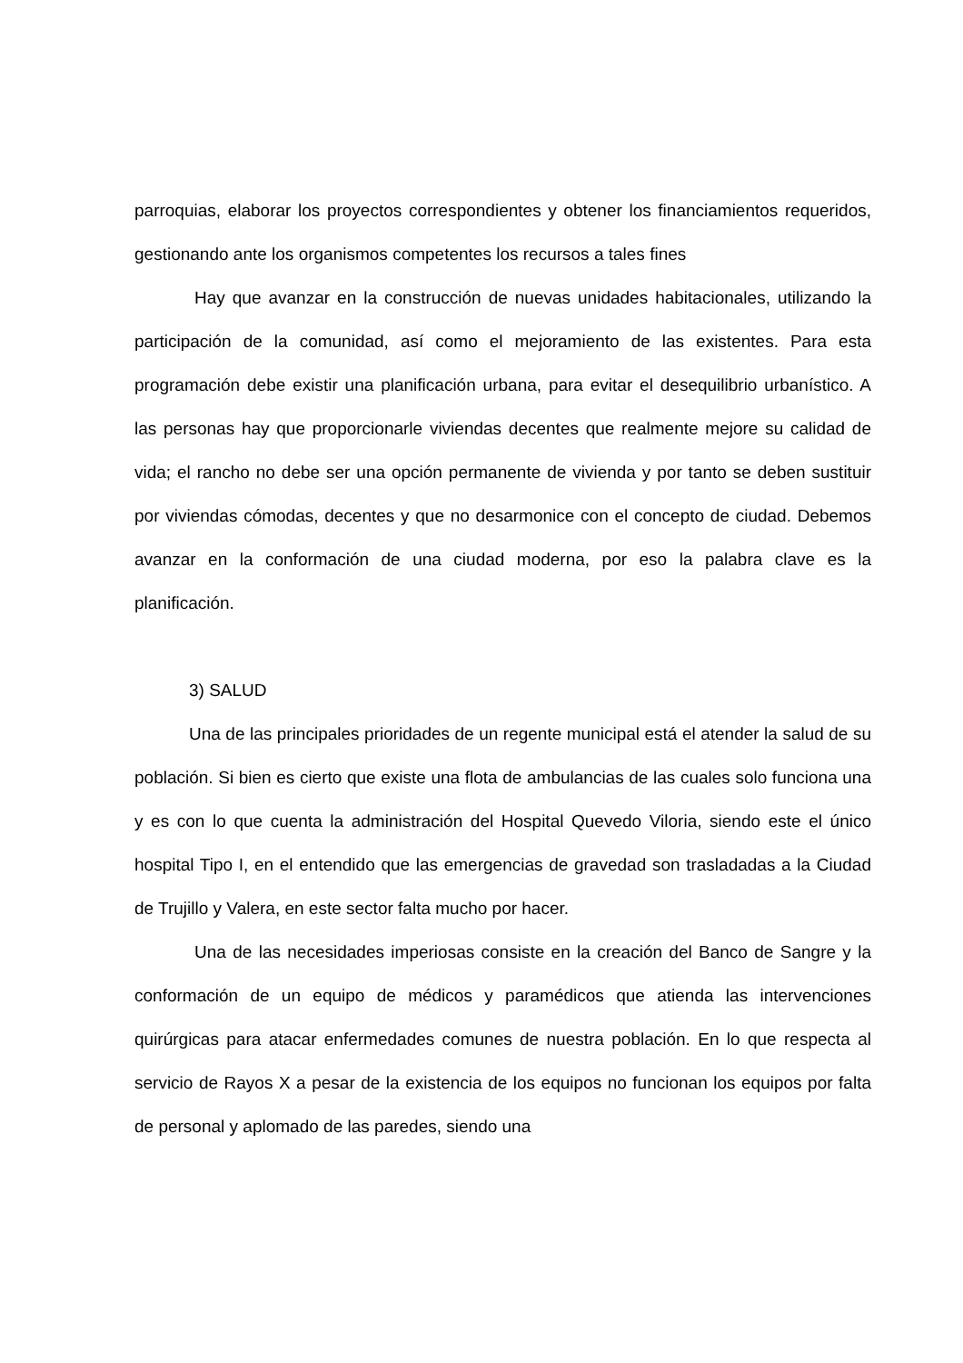parroquias, elaborar los proyectos correspondientes y obtener los financiamientos requeridos, gestionando ante los organismos competentes los recursos a tales fines
Hay que avanzar en la construcción de nuevas unidades habitacionales, utilizando la participación de la comunidad, así como el mejoramiento de las existentes. Para esta programación debe existir una planificación urbana, para evitar el desequilibrio urbanístico. A las personas hay que proporcionarle viviendas decentes que realmente mejore su calidad de vida; el rancho no debe ser una opción permanente de vivienda y por tanto se deben sustituir por viviendas cómodas, decentes y que no desarmonice con el concepto de ciudad. Debemos avanzar en la conformación de una ciudad moderna, por eso la palabra clave es la planificación.
3) SALUD
Una de las principales prioridades de un regente municipal está el atender la salud de su población. Si bien es cierto que existe una flota de ambulancias de las cuales solo funciona una y es con lo que cuenta la administración del Hospital Quevedo Viloria, siendo este el único hospital Tipo I, en el entendido que las emergencias de gravedad son trasladadas a la Ciudad de Trujillo y Valera, en este sector falta mucho por hacer.
Una de las necesidades imperiosas consiste en la creación del Banco de Sangre y la conformación de un equipo de médicos y paramédicos que atienda las intervenciones quirúrgicas para atacar enfermedades comunes de nuestra población. En lo que respecta al servicio de Rayos X a pesar de la existencia de los equipos no funcionan los equipos por falta de personal y aplomado de las paredes, siendo una